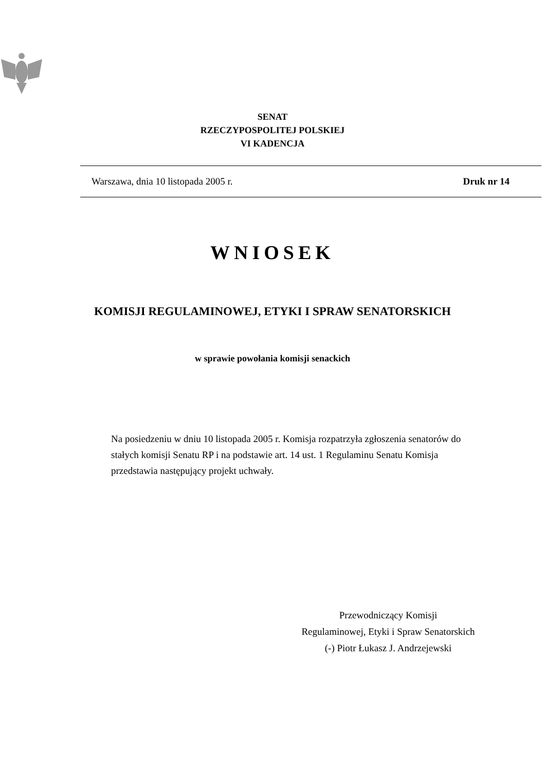SENAT
RZECZYPOSPOLITEJ POLSKIEJ
VI KADENCJA
Warszawa, dnia 10 listopada 2005 r. Druk nr 14
WNIOSEK
KOMISJI REGULAMINOWEJ, ETYKI I SPRAW SENATORSKICH
w sprawie powołania komisji senackich
Na posiedzeniu w dniu 10 listopada 2005 r. Komisja rozpatrzyła zgłoszenia senatorów do stałych komisji Senatu RP i na podstawie art. 14 ust. 1 Regulaminu Senatu Komisja przedstawia następujący projekt uchwały.
Przewodniczący Komisji
Regulaminowej, Etyki i Spraw Senatorskich
(-) Piotr Łukasz J. Andrzejewski